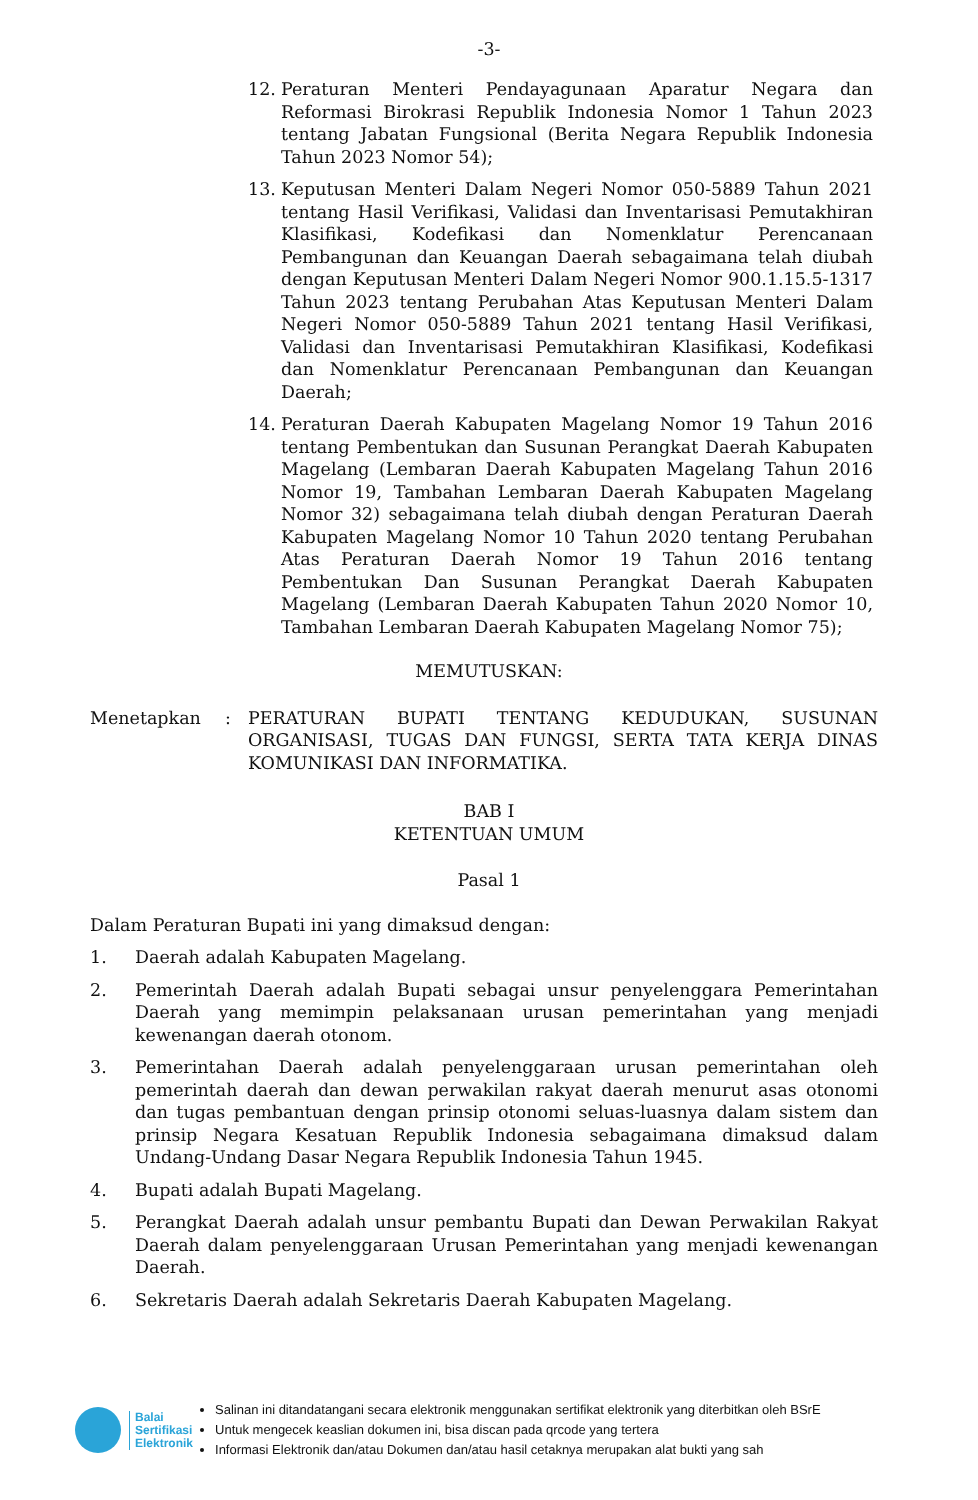-3-
12. Peraturan Menteri Pendayagunaan Aparatur Negara dan Reformasi Birokrasi Republik Indonesia Nomor 1 Tahun 2023 tentang Jabatan Fungsional (Berita Negara Republik Indonesia Tahun 2023 Nomor 54);
13. Keputusan Menteri Dalam Negeri Nomor 050-5889 Tahun 2021 tentang Hasil Verifikasi, Validasi dan Inventarisasi Pemutakhiran Klasifikasi, Kodefikasi dan Nomenklatur Perencanaan Pembangunan dan Keuangan Daerah sebagaimana telah diubah dengan Keputusan Menteri Dalam Negeri Nomor 900.1.15.5-1317 Tahun 2023 tentang Perubahan Atas Keputusan Menteri Dalam Negeri Nomor 050-5889 Tahun 2021 tentang Hasil Verifikasi, Validasi dan Inventarisasi Pemutakhiran Klasifikasi, Kodefikasi dan Nomenklatur Perencanaan Pembangunan dan Keuangan Daerah;
14. Peraturan Daerah Kabupaten Magelang Nomor 19 Tahun 2016 tentang Pembentukan dan Susunan Perangkat Daerah Kabupaten Magelang (Lembaran Daerah Kabupaten Magelang Tahun 2016 Nomor 19, Tambahan Lembaran Daerah Kabupaten Magelang Nomor 32) sebagaimana telah diubah dengan Peraturan Daerah Kabupaten Magelang Nomor 10 Tahun 2020 tentang Perubahan Atas Peraturan Daerah Nomor 19 Tahun 2016 tentang Pembentukan Dan Susunan Perangkat Daerah Kabupaten Magelang (Lembaran Daerah Kabupaten Tahun 2020 Nomor 10, Tambahan Lembaran Daerah Kabupaten Magelang Nomor 75);
MEMUTUSKAN:
Menetapkan : PERATURAN BUPATI TENTANG KEDUDUKAN, SUSUNAN ORGANISASI, TUGAS DAN FUNGSI, SERTA TATA KERJA DINAS KOMUNIKASI DAN INFORMATIKA.
BAB I
KETENTUAN UMUM
Pasal 1
Dalam Peraturan Bupati ini yang dimaksud dengan:
1. Daerah adalah Kabupaten Magelang.
2. Pemerintah Daerah adalah Bupati sebagai unsur penyelenggara Pemerintahan Daerah yang memimpin pelaksanaan urusan pemerintahan yang menjadi kewenangan daerah otonom.
3. Pemerintahan Daerah adalah penyelenggaraan urusan pemerintahan oleh pemerintah daerah dan dewan perwakilan rakyat daerah menurut asas otonomi dan tugas pembantuan dengan prinsip otonomi seluas-luasnya dalam sistem dan prinsip Negara Kesatuan Republik Indonesia sebagaimana dimaksud dalam Undang-Undang Dasar Negara Republik Indonesia Tahun 1945.
4. Bupati adalah Bupati Magelang.
5. Perangkat Daerah adalah unsur pembantu Bupati dan Dewan Perwakilan Rakyat Daerah dalam penyelenggaraan Urusan Pemerintahan yang menjadi kewenangan Daerah.
6. Sekretaris Daerah adalah Sekretaris Daerah Kabupaten Magelang.
Balai
Sertifikasi
Elektronik
Salinan ini ditandatangani secara elektronik menggunakan sertifikat elektronik yang diterbitkan oleh BSrE
Untuk mengecek keaslian dokumen ini, bisa discan pada qrcode yang tertera
Informasi Elektronik dan/atau Dokumen dan/atau hasil cetaknya merupakan alat bukti yang sah